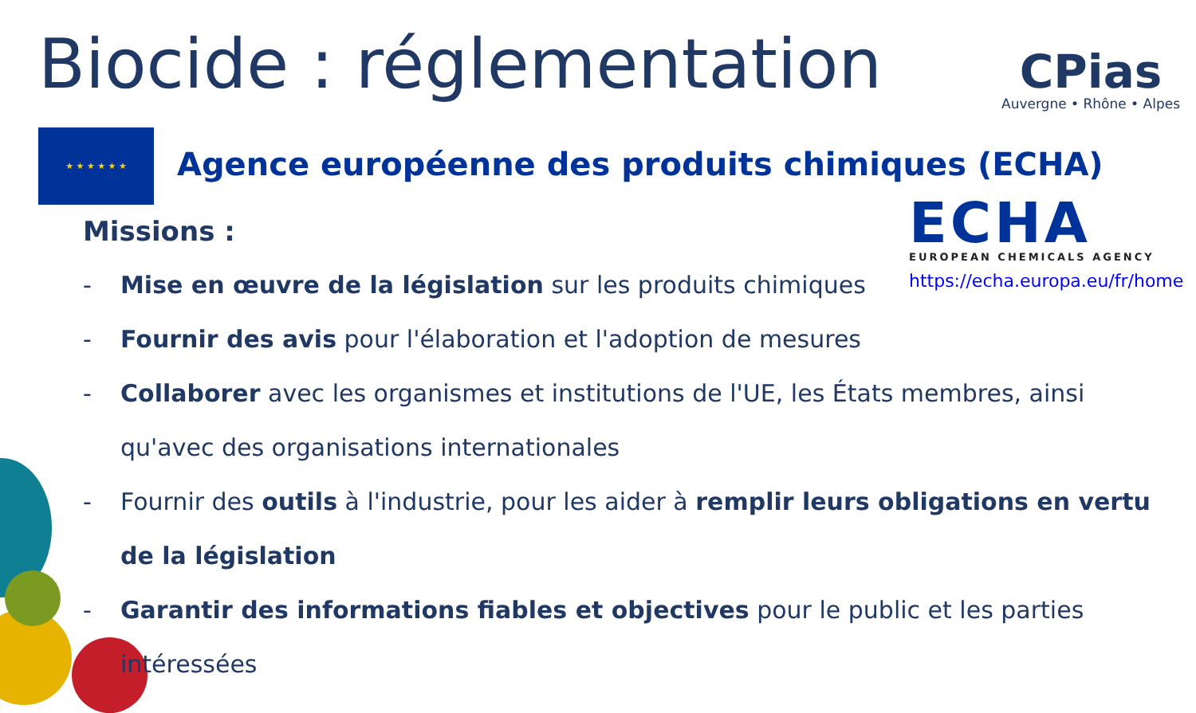Biocide : réglementation CPias
Auvergne • Rhône • Alpes
★ ★ ★ ★ ★ ★
Agence européenne des produits chimiques (ECHA)
ECHA
EUROPEAN CHEMICALS AGENCY
https://echa.europa.eu/fr/home
Missions :
- Mise en œuvre de la législation sur les produits chimiques
- Fournir des avis pour l'élaboration et l'adoption de mesures
- Collaborer avec les organismes et institutions de l'UE, les États membres, ainsi qu'avec des organisations internationales
- Fournir des outils à l'industrie, pour les aider à remplir leurs obligations en vertu de la législation
- Garantir des informations fiables et objectives pour le public et les parties intéressées